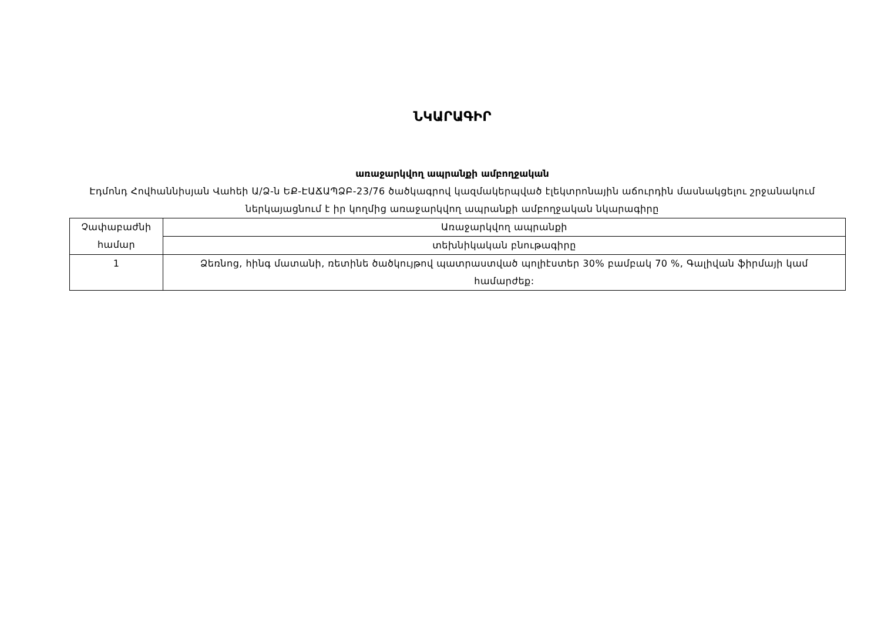ՆԿԱՐԱԳԻՐ
առաջարկվող ապրանքի ամբողջական
Էդմոնդ Հովհաննիսյան Վահեի Ա/Ձ-ն ԵՔ-ԷԱՃԱՊՁԲ-23/76 ծածկագրով կազմակերպված էլեկտրոնային աճուրդին մասնակցելու շրջանակում ներկայացնում է իր կողմից առաջարկվող ապրանքի ամբողջական նկարագիրը
| Չափաբաժնի համար | Առաջարկվող ապրանքի |
| --- | --- |
| | տեխնիկական բնութագիրը |
| 1 | Ձեռնոց, հինգ մատանի, ռետինե ծածկույթով պատրաստված պոլիէստեր 30% բամբակ 70 %, Գալիվան ֆիրմայի կամ համարժեք: |